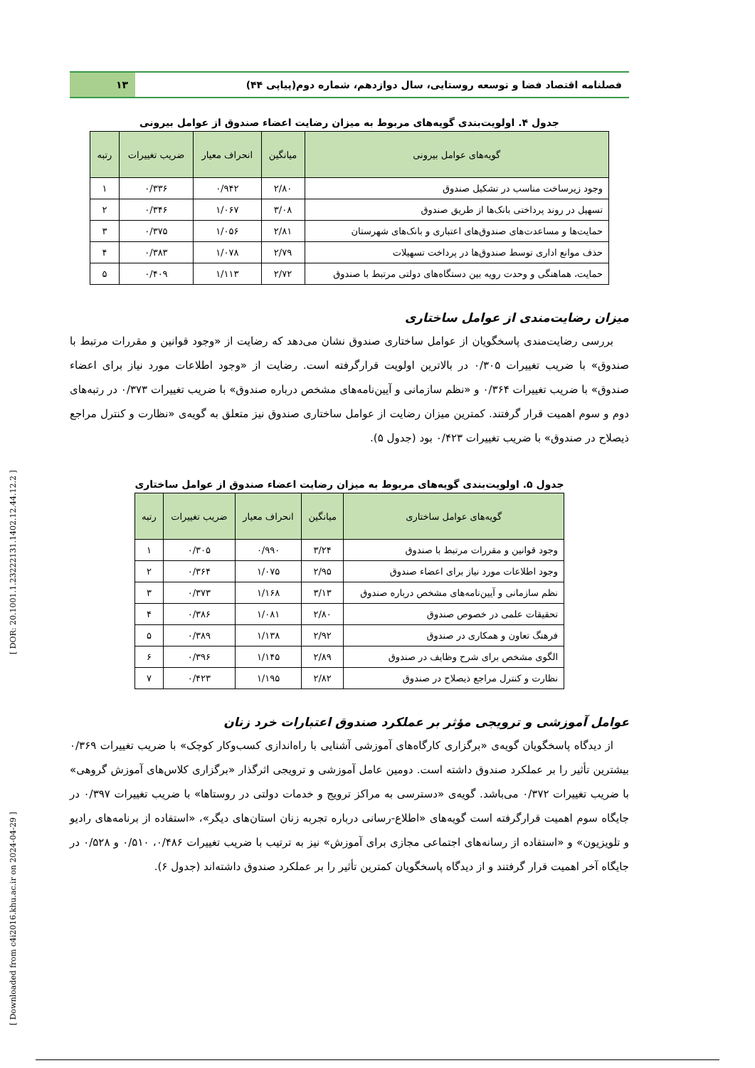[ Downloaded from c4i2016.khu.ac.ir on 2024-04-29 ] [ DOR: 20.1001.1.23222131.1402.12.44.12.2 ]
فصلنامه اقتصاد فضا و توسعه روستایی، سال دوازدهم، شماره دوم(پیاپی ۴۴)
۱۳
جدول ۴. اولویت‌بندی گویه‌های مربوط به میزان رضایت اعضاء صندوق از عوامل بیرونی
| گویه‌های عوامل بیرونی | میانگین | انحراف معیار | ضریب تغییرات | رتبه |
| --- | --- | --- | --- | --- |
| وجود زیرساخت مناسب در تشکیل صندوق | ۲/۸۰ | ۰/۹۴۲ | ۰/۳۳۶ | ۱ |
| تسهیل در روند پرداختی بانک‌ها از طریق صندوق | ۳/۰۸ | ۱/۰۶۷ | ۰/۳۴۶ | ۲ |
| حمایت‌ها و مساعدت‌های صندوق‌های اعتباری و بانک‌های شهرستان | ۲/۸۱ | ۱/۰۵۶ | ۰/۳۷۵ | ۳ |
| حذف موانع اداری توسط صندوق‌ها در پرداخت تسهیلات | ۲/۷۹ | ۱/۰۷۸ | ۰/۳۸۳ | ۴ |
| حمایت، هماهنگی و وحدت رویه بین دستگاه‌های دولتی مرتبط با صندوق | ۲/۷۲ | ۱/۱۱۳ | ۰/۴۰۹ | ۵ |
میزان رضایت‌مندی از عوامل ساختاری
بررسی رضایت‌مندی پاسخگویان از عوامل ساختاری صندوق نشان می‌دهد که رضایت از «وجود قوانین و مقررات مرتبط با صندوق» با ضریب تغییرات ۰/۳۰۵ در بالاترین اولویت قرارگرفته است. رضایت از «وجود اطلاعات مورد نیاز برای اعضاء صندوق» با ضریب تغییرات ۰/۳۶۴ و «نظم سازمانی و آیین‌نامه‌های مشخص درباره صندوق» با ضریب تغییرات ۰/۳۷۳ در رتبه‌های دوم و سوم اهمیت قرار گرفتند. کمترین میزان رضایت از عوامل ساختاری صندوق نیز متعلق به گویه‌ی «نظارت و کنترل مراجع ذیصلاح در صندوق» با ضریب تغییرات ۰/۴۲۳ بود (جدول ۵).
جدول ۵. اولویت‌بندی گویه‌های مربوط به میزان رضایت اعضاء صندوق از عوامل ساختاری
| گویه‌های عوامل ساختاری | میانگین | انحراف معیار | ضریب تغییرات | رتبه |
| --- | --- | --- | --- | --- |
| وجود قوانین و مقررات مرتبط با صندوق | ۳/۲۴ | ۰/۹۹۰ | ۰/۳۰۵ | ۱ |
| وجود اطلاعات مورد نیاز برای اعضاء صندوق | ۲/۹۵ | ۱/۰۷۵ | ۰/۳۶۴ | ۲ |
| نظم سازمانی و آیین‌نامه‌های مشخص درباره صندوق | ۳/۱۳ | ۱/۱۶۸ | ۰/۳۷۳ | ۳ |
| تحقیقات علمی در خصوص صندوق | ۲/۸۰ | ۱/۰۸۱ | ۰/۳۸۶ | ۴ |
| فرهنگ تعاون و همکاری در صندوق | ۲/۹۲ | ۱/۱۳۸ | ۰/۳۸۹ | ۵ |
| الگوی مشخص برای شرح وظایف در صندوق | ۲/۸۹ | ۱/۱۴۵ | ۰/۳۹۶ | ۶ |
| نظارت و کنترل مراجع ذیصلاح در صندوق | ۲/۸۲ | ۱/۱۹۵ | ۰/۴۲۳ | ۷ |
عوامل آموزشی و ترویجی مؤثر بر عملکرد صندوق اعتبارات خرد زنان
از دیدگاه پاسخگویان گویه‌ی «برگزاری کارگاه‌های آموزشی آشنایی با راه‌اندازی کسب‌وکار کوچک» با ضریب تغییرات ۰/۳۶۹ بیشترین تأثیر را بر عملکرد صندوق داشته است. دومین عامل آموزشی و ترویجی اثرگذار «برگزاری کلاس‌های آموزش گروهی» با ضریب تغییرات ۰/۳۷۲ می‌باشد. گویه‌ی «دسترسی به مراکز ترویج و خدمات دولتی در روستاها» با ضریب تغییرات ۰/۳۹۷ در جایگاه سوم اهمیت قرارگرفته است گویه‌های «اطلاع-رسانی درباره تجربه زنان استان‌های دیگر»، «استفاده از برنامه‌های رادیو و تلویزیون» و «استفاده از رسانه‌های اجتماعی مجازی برای آموزش» نیز به ترتیب با ضریب تغییرات ۰/۴۸۶، ۰/۵۱۰ و ۰/۵۲۸ در جایگاه آخر اهمیت قرار گرفتند و از دیدگاه پاسخگویان کمترین تأثیر را بر عملکرد صندوق داشته‌اند (جدول ۶).